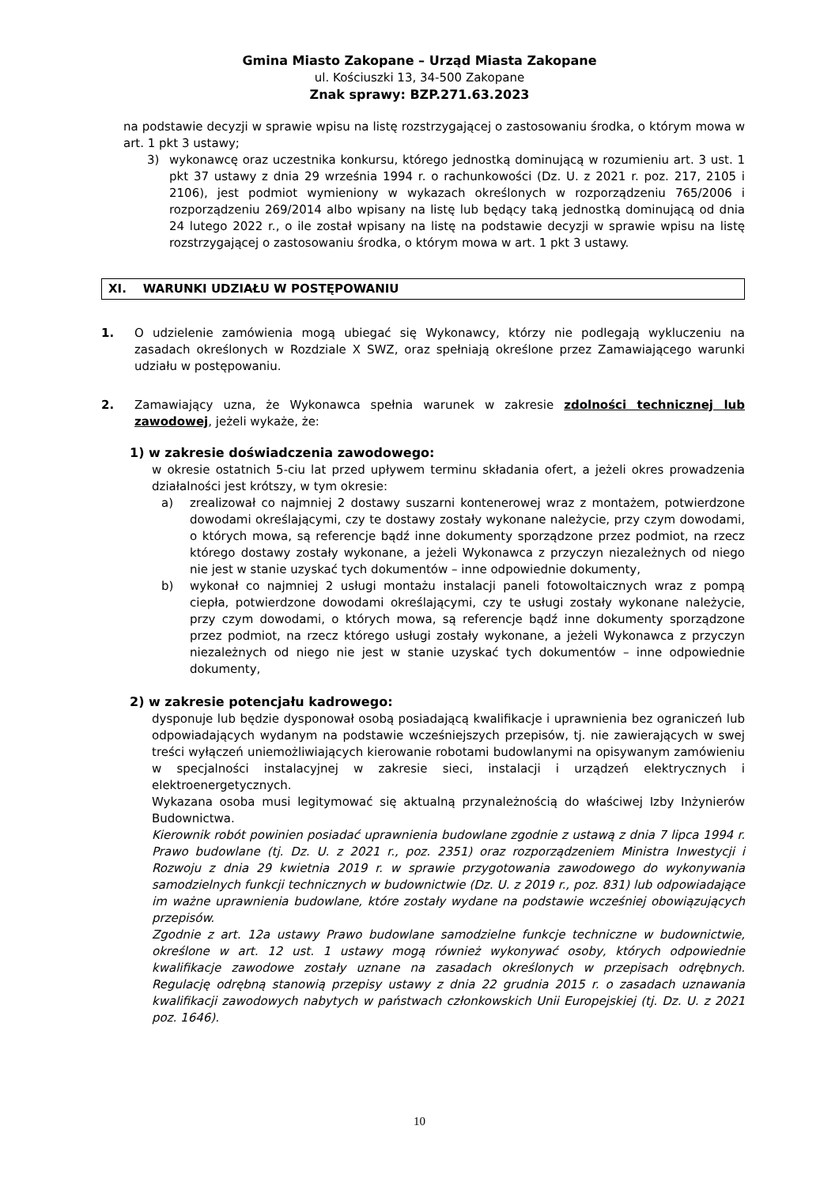Gmina Miasto Zakopane – Urząd Miasta Zakopane
ul. Kościuszki 13, 34-500 Zakopane
Znak sprawy: BZP.271.63.2023
na podstawie decyzji w sprawie wpisu na listę rozstrzygającej o zastosowaniu środka, o którym mowa w art. 1 pkt 3 ustawy;
3) wykonawcę oraz uczestnika konkursu, którego jednostką dominującą w rozumieniu art. 3 ust. 1 pkt 37 ustawy z dnia 29 września 1994 r. o rachunkowości (Dz. U. z 2021 r. poz. 217, 2105 i 2106), jest podmiot wymieniony w wykazach określonych w rozporządzeniu 765/2006 i rozporządzeniu 269/2014 albo wpisany na listę lub będący taką jednostką dominującą od dnia 24 lutego 2022 r., o ile został wpisany na listę na podstawie decyzji w sprawie wpisu na listę rozstrzygającej o zastosowaniu środka, o którym mowa w art. 1 pkt 3 ustawy.
XI. WARUNKI UDZIAŁU W POSTĘPOWANIU
1. O udzielenie zamówienia mogą ubiegać się Wykonawcy, którzy nie podlegają wykluczeniu na zasadach określonych w Rozdziale X SWZ, oraz spełniają określone przez Zamawiającego warunki udziału w postępowaniu.
2. Zamawiający uzna, że Wykonawca spełnia warunek w zakresie zdolności technicznej lub zawodowej, jeżeli wykaże, że:
1) w zakresie doświadczenia zawodowego:
w okresie ostatnich 5-ciu lat przed upływem terminu składania ofert, a jeżeli okres prowadzenia działalności jest krótszy, w tym okresie:
a) zrealizował co najmniej 2 dostawy suszarni kontenerowej wraz z montażem, potwierdzone dowodami określającymi, czy te dostawy zostały wykonane należycie, przy czym dowodami, o których mowa, są referencje bądź inne dokumenty sporządzone przez podmiot, na rzecz którego dostawy zostały wykonane, a jeżeli Wykonawca z przyczyn niezależnych od niego nie jest w stanie uzyskać tych dokumentów – inne odpowiednie dokumenty,
b) wykonał co najmniej 2 usługi montażu instalacji paneli fotowoltaicznych wraz z pompą ciepła, potwierdzone dowodami określającymi, czy te usługi zostały wykonane należycie, przy czym dowodami, o których mowa, są referencje bądź inne dokumenty sporządzone przez podmiot, na rzecz którego usługi zostały wykonane, a jeżeli Wykonawca z przyczyn niezależnych od niego nie jest w stanie uzyskać tych dokumentów – inne odpowiednie dokumenty,
2) w zakresie potencjału kadrowego:
dysponuje lub będzie dysponował osobą posiadającą kwalifikacje i uprawnienia bez ograniczeń lub odpowiadających wydanym na podstawie wcześniejszych przepisów, tj. nie zawierających w swej treści wyłączeń uniemożliwiających kierowanie robotami budowlanymi na opisywanym zamówieniu w specjalności instalacyjnej w zakresie sieci, instalacji i urządzeń elektrycznych i elektroenergetycznych.
Wykazana osoba musi legitymować się aktualną przynależnością do właściwej Izby Inżynierów Budownictwa.
Kierownik robót powinien posiadać uprawnienia budowlane zgodnie z ustawą z dnia 7 lipca 1994 r. Prawo budowlane (tj. Dz. U. z 2021 r., poz. 2351) oraz rozporządzeniem Ministra Inwestycji i Rozwoju z dnia 29 kwietnia 2019 r. w sprawie przygotowania zawodowego do wykonywania samodzielnych funkcji technicznych w budownictwie (Dz. U. z 2019 r., poz. 831) lub odpowiadające im ważne uprawnienia budowlane, które zostały wydane na podstawie wcześniej obowiązujących przepisów.
Zgodnie z art. 12a ustawy Prawo budowlane samodzielne funkcje techniczne w budownictwie, określone w art. 12 ust. 1 ustawy mogą również wykonywać osoby, których odpowiednie kwalifikacje zawodowe zostały uznane na zasadach określonych w przepisach odrębnych. Regulację odrębną stanowią przepisy ustawy z dnia 22 grudnia 2015 r. o zasadach uznawania kwalifikacji zawodowych nabytych w państwach członkowskich Unii Europejskiej (tj. Dz. U. z 2021 poz. 1646).
10